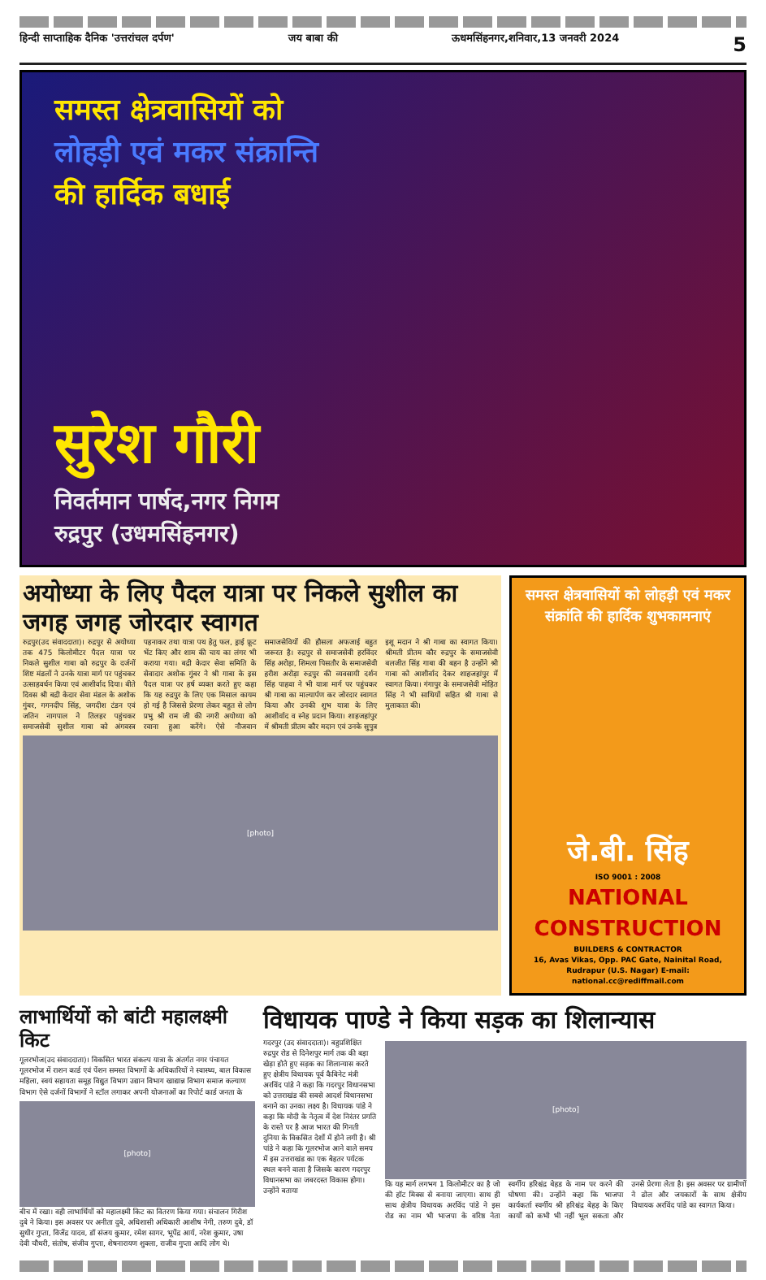हिन्दी साप्ताहिक दैनिक 'उत्तरांचल दर्पण' जय बाबा की ऊधमसिंहनगर,शनिवार,13 जनवरी 2024 5
समस्त क्षेत्रवासियों को
लोहड़ी एवं मकर संक्रान्ति
की हार्दिक बधाई
सुरेश गौरी
निवर्तमान पार्षद,नगर निगम
रुद्रपुर (उधमसिंहनगर)
अयोध्या के लिए पैदल यात्रा पर निकले सुशील का जगह जगह जोरदार स्वागत
रुद्रपुर(उद संवाददाता)। रुद्रपुर से अयोध्या तक 475 किलोमीटर पैदल यात्रा पर निकले सुशील गाबा को रुद्रपुर के दर्जनों शिष्ट मंडलों ने उनके यात्रा मार्ग पर पहुंचकर उत्साहवर्धन किया एवं आशीर्वाद दिया। बीते दिवस श्री बद्री केदार सेवा मंडल के अशोक गुंबर, गगनदीप सिंह, जगदीश टंडन एवं जतिन नागपाल ने तिलहर पहुंचकर समाजसेवी सुशील गाबा को अंगवस्त्र पहनाकर तथा यात्रा पथ हेतु फल, ड्राई फ्रूट भेंट किए और शाम की चाय का लंगर भी कराया गया। बद्री केदार सेवा समिति के सेवादार अशोक गुंबर ने श्री गाबा के इस पैदल यात्रा पर हर्ष व्यक्त करते हुए कहा कि यह रुद्रपुर के लिए एक मिसाल कायम हो गई है जिससे प्रेरणा लेकर बहुत से लोग प्रभु श्री राम जी की नगरी अयोध्या को रवाना हुआ करेंगे। ऐसे नौजवान समाजसेवियों की हौसला अफजाई बहुत जरूरत है। रुद्रपुर से समाजसेवी हरविंदर सिंह अरोड़ा, शिमला पिसतौर के समाजसेवी हरीश अरोड़ा रुद्रपुर की व्यवसायी दर्शन सिंह पाहवा ने भी यात्रा मार्ग पर पहुंचकर श्री गाबा का माल्यार्पण कर जोरदार स्वागत किया और उनकी शुभ यात्रा के लिए आशीर्वाद व स्नेह प्रदान किया। शाहजहांपुर में श्रीमती प्रीतम कौर मदान एवं उनके सुपुत्र इशू मदान ने श्री गाबा का स्वागत किया। श्रीमती प्रीतम कौर रुद्रपुर के समाजसेवी बलजीत सिंह गाबा की बहन है उन्होंने श्री गाबा को आशीर्वाद देकर शाहजहांपुर में स्वागत किया। गंगापुर के समाजसेवी मोहित सिंह ने भी साथियों सहित श्री गाबा से मुलाकात की।
[photo]
समस्त क्षेत्रवासियों को लोहड़ी एवं मकर संक्रांति की हार्दिक शुभकामनाएं
जे.बी. सिंह
ISO 9001 : 2008
NATIONAL CONSTRUCTION
BUILDERS & CONTRACTOR
16, Avas Vikas, Opp. PAC Gate, Nainital Road, Rudrapur (U.S. Nagar) E-mail: national.cc@rediffmail.com
लाभार्थियों को बांटी महालक्ष्मी किट
गूलरभोज(उद संवाददाता)। विकसित भारत संकल्प यात्रा के अंतर्गत नगर पंचायत गूलरभोज में राशन कार्ड एवं पेंशन समस्त विभागों के अधिकारियों ने स्वास्थ्य, बाल विकास महिला, स्वयं सहायता समूह विद्युत विभाग उद्यान विभाग खाद्यान्न विभाग समाज कल्याण विभाग ऐसे दर्जनों विभागों ने स्टॉल लगाकर अपनी योजनाओं का रिपोर्ट कार्ड जनता के
[photo]
बीच में रखा। वही लाभार्थियों को महालक्ष्मी किट का वितरण किया गया। संचालन गिरीश दुबे ने किया। इस अवसर पर अनीता दुबे, अधिशासी अधिकारी आशीष नेगी, तरुण दुबे, डॉ सुधीर गुप्ता, विजेंद्र यादव, डॉ संजय कुमार, रमेश सागर, भूपेंद्र आर्य, नरेश कुमार, उषा देवी चौधरी, संतोष, संजीव गुप्ता, शेषनारायण शुक्ला, राजीव गुप्ता आदि लोग थे।
विधायक पाण्डे ने किया सड़क का शिलान्यास
गदरपुर (उद संवाददाता)। बहुप्रशिक्षित रुद्रपुर रोड से दिनेशपुर मार्ग तक की बड़ा खेड़ा होते हुए सड़क का शिलान्यास करते हुए क्षेत्रीय विधायक पूर्व कैबिनेट मंत्री अरविंद पांडे ने कहा कि गदरपुर विधानसभा को उत्तराखंड की सबसे आदर्श विधानसभा बनाने का उनका लक्ष्य है। विधायक पांडे ने कहा कि मोदी के नेतृत्व में देश निरंतर प्रगति के रास्ते पर है आज भारत की गिनती दुनिया के विकसित देशों में होने लगी है। श्री पांडे ने कहा कि गूलरभोज आने वाले समय में इस उत्तराखंड का एक बेहतर पर्यटक स्थल बनने वाला है जिसके कारण गदरपुर विधानसभा का जबरदस्त विकास होगा। उन्होंने बताया
[photo]
कि यह मार्ग लगभग 1 किलोमीटर का है जो की हॉट मिक्स से बनाया जाएगा। साथ ही साथ क्षेत्रीय विधायक अरविंद पांडे ने इस रोड का नाम भी भाजपा के वरिष्ठ नेता स्वर्गीय हरिश्चंद्र बेहड के नाम पर करने की घोषणा की। उन्होंने कहा कि भाजपा कार्यकर्ता स्वर्गीय श्री हरिश्चंद्र बेहड़ के किए कार्यों को कभी भी नहीं भूल सकता और उनसे प्रेरणा लेता है। इस अवसर पर ग्रामीणों ने ढोल और जयकारों के साथ क्षेत्रीय विधायक अरविंद पांडे का स्वागत किया।